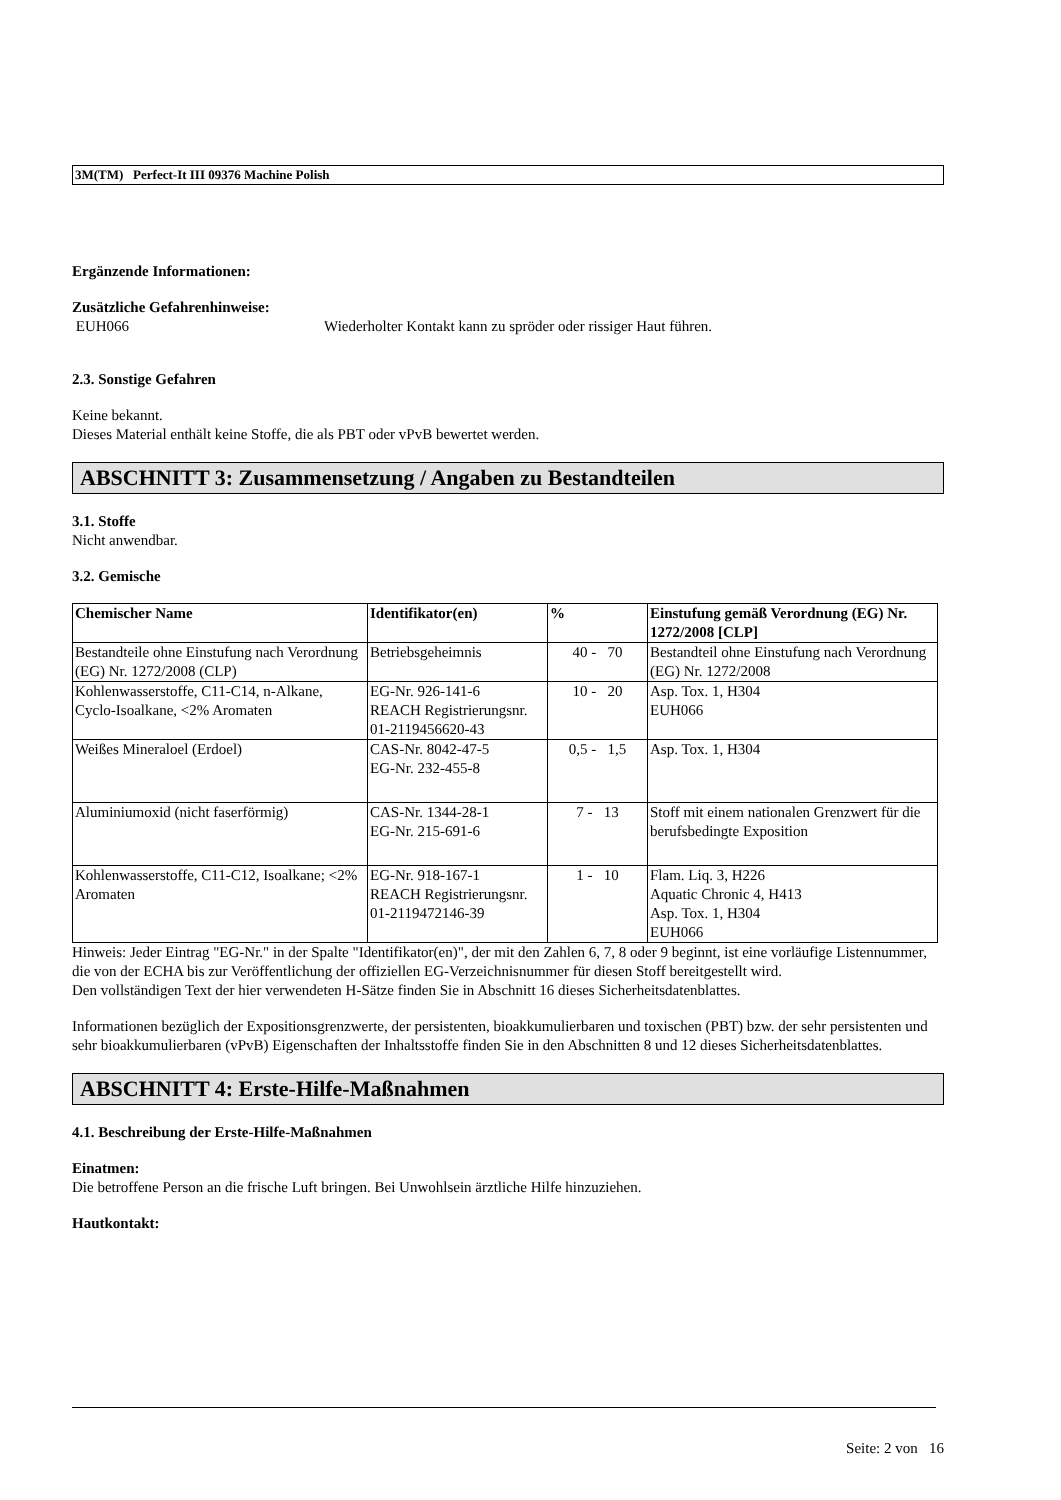3M(TM) Perfect-It III 09376 Machine Polish
Ergänzende Informationen:
Zusätzliche Gefahrenhinweise:
EUH066 Wiederholter Kontakt kann zu spröder oder rissiger Haut führen.
2.3. Sonstige Gefahren
Keine bekannt.
Dieses Material enthält keine Stoffe, die als PBT oder vPvB bewertet werden.
ABSCHNITT 3: Zusammensetzung / Angaben zu Bestandteilen
3.1. Stoffe
Nicht anwendbar.
3.2. Gemische
| Chemischer Name | Identifikator(en) | % | Einstufung gemäß Verordnung (EG) Nr. 1272/2008 [CLP] |
| --- | --- | --- | --- |
| Bestandteile ohne Einstufung nach Verordnung (EG) Nr. 1272/2008 (CLP) | Betriebsgeheimnis | 40 - 70 | Bestandteil ohne Einstufung nach Verordnung (EG) Nr. 1272/2008 |
| Kohlenwasserstoffe, C11-C14, n-Alkane, Cyclo-Isoalkane, <2% Aromaten | EG-Nr. 926-141-6 REACH Registrierungsnr. 01-2119456620-43 | 10 - 20 | Asp. Tox. 1, H304 EUH066 |
| Weißes Mineraloel (Erdoel) | CAS-Nr. 8042-47-5 EG-Nr. 232-455-8 | 0,5 - 1,5 | Asp. Tox. 1, H304 |
| Aluminiumoxid (nicht faserförmig) | CAS-Nr. 1344-28-1 EG-Nr. 215-691-6 | 7 - 13 | Stoff mit einem nationalen Grenzwert für die berufsbedingte Exposition |
| Kohlenwasserstoffe, C11-C12, Isoalkane; <2% Aromaten | EG-Nr. 918-167-1 REACH Registrierungsnr. 01-2119472146-39 | 1 - 10 | Flam. Liq. 3, H226 Aquatic Chronic 4, H413 Asp. Tox. 1, H304 EUH066 |
Hinweis: Jeder Eintrag "EG-Nr." in der Spalte "Identifikator(en)", der mit den Zahlen 6, 7, 8 oder 9 beginnt, ist eine vorläufige Listennummer, die von der ECHA bis zur Veröffentlichung der offiziellen EG-Verzeichnisnummer für diesen Stoff bereitgestellt wird.
Den vollständigen Text der hier verwendeten H-Sätze finden Sie in Abschnitt 16 dieses Sicherheitsdatenblattes.
Informationen bezüglich der Expositionsgrenzwerte, der persistenten, bioakkumulierbaren und toxischen (PBT) bzw. der sehr persistenten und sehr bioakkumulierbaren (vPvB) Eigenschaften der Inhaltsstoffe finden Sie in den Abschnitten 8 und 12 dieses Sicherheitsdatenblattes.
ABSCHNITT 4: Erste-Hilfe-Maßnahmen
4.1. Beschreibung der Erste-Hilfe-Maßnahmen
Einatmen:
Die betroffene Person an die frische Luft bringen. Bei Unwohlsein ärztliche Hilfe hinzuziehen.
Hautkontakt:
Seite: 2 von 16